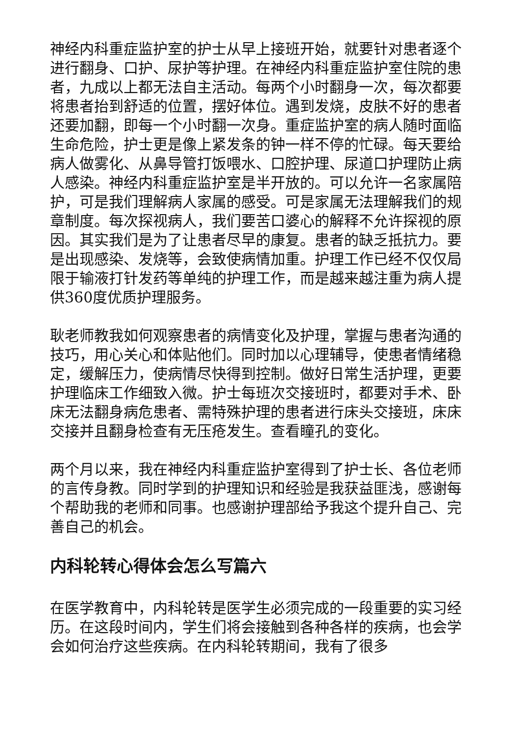神经内科重症监护室的护士从早上接班开始，就要针对患者逐个进行翻身、口护、尿护等护理。在神经内科重症监护室住院的患者，九成以上都无法自主活动。每两个小时翻身一次，每次都要将患者抬到舒适的位置，摆好体位。遇到发烧，皮肤不好的患者还要加翻，即每一个小时翻一次身。重症监护室的病人随时面临生命危险，护士更是像上紧发条的钟一样不停的忙碌。每天要给病人做雾化、从鼻导管打饭喂水、口腔护理、尿道口护理防止病人感染。神经内科重症监护室是半开放的。可以允许一名家属陪护，可是我们理解病人家属的感受。可是家属无法理解我们的规章制度。每次探视病人，我们要苦口婆心的解释不允许探视的原因。其实我们是为了让患者尽早的康复。患者的缺乏抵抗力。要是出现感染、发烧等，会致使病情加重。护理工作已经不仅仅局限于输液打针发药等单纯的护理工作，而是越来越注重为病人提供360度优质护理服务。
耿老师教我如何观察患者的病情变化及护理，掌握与患者沟通的技巧，用心关心和体贴他们。同时加以心理辅导，使患者情绪稳定，缓解压力，使病情尽快得到控制。做好日常生活护理，更要护理临床工作细致入微。护士每班次交接班时，都要对手术、卧床无法翻身病危患者、需特殊护理的患者进行床头交接班，床床交接并且翻身检查有无压疮发生。查看瞳孔的变化。
两个月以来，我在神经内科重症监护室得到了护士长、各位老师的言传身教。同时学到的护理知识和经验是我获益匪浅，感谢每个帮助我的老师和同事。也感谢护理部给予我这个提升自己、完善自己的机会。
内科轮转心得体会怎么写篇六
在医学教育中，内科轮转是医学生必须完成的一段重要的实习经历。在这段时间内，学生们将会接触到各种各样的疾病，也会学会如何治疗这些疾病。在内科轮转期间，我有了很多